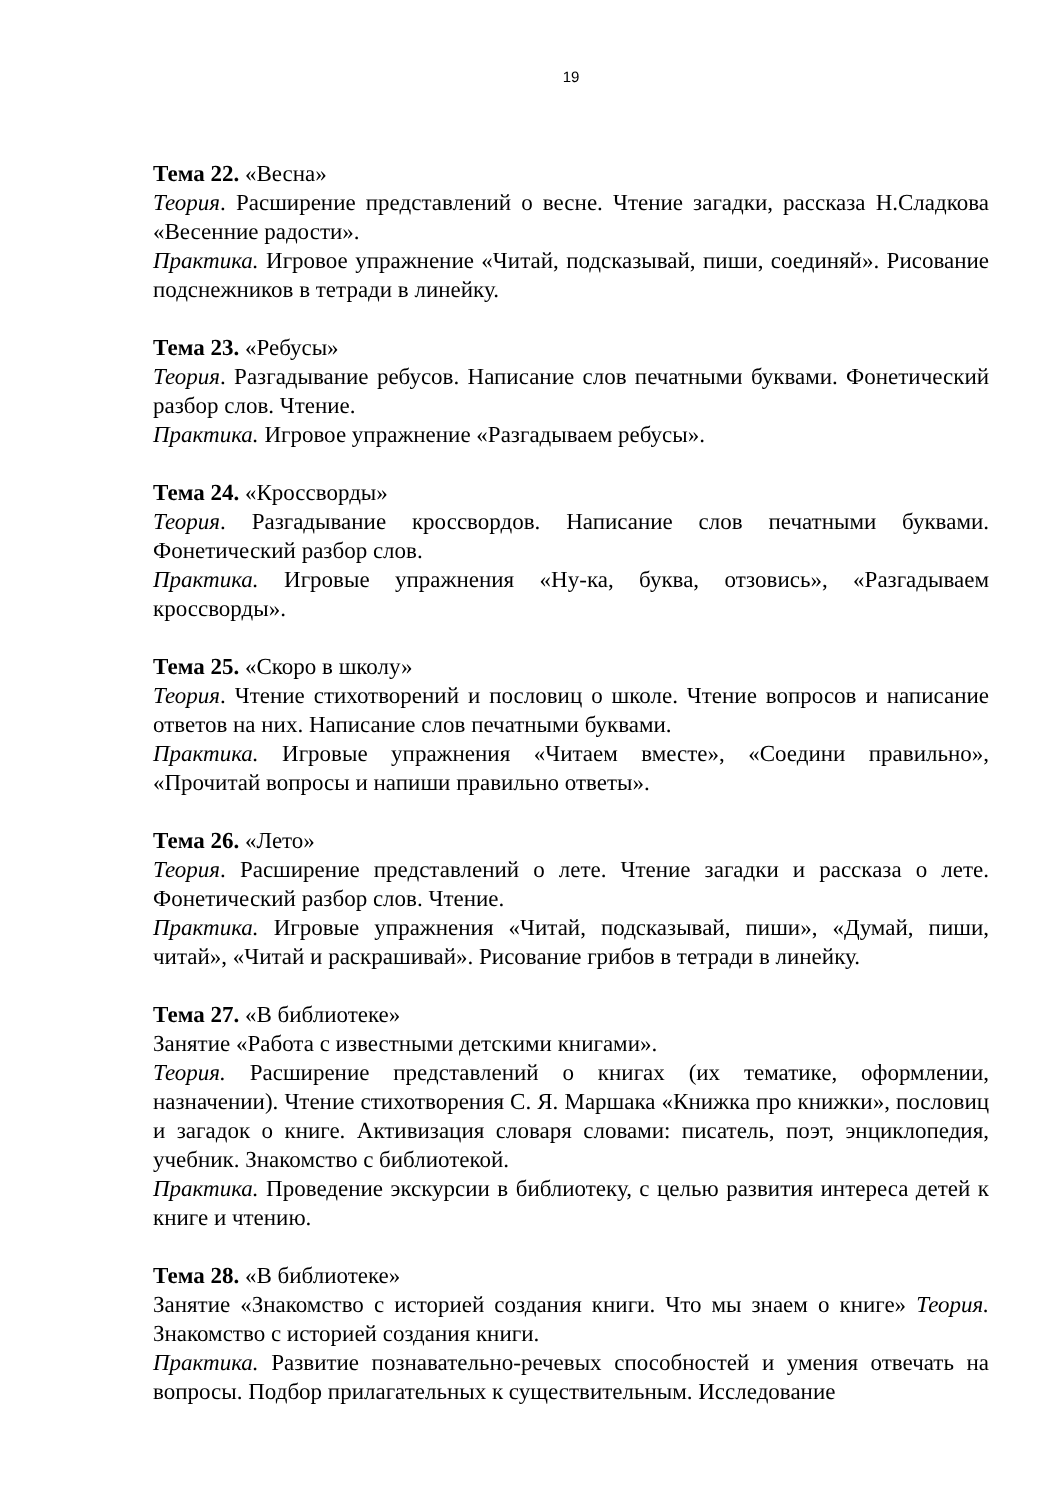19
Тема 22. «Весна»
Теория. Расширение представлений о весне. Чтение загадки, рассказа Н.Сладкова «Весенние радости».
Практика. Игровое упражнение «Читай, подсказывай, пиши, соединяй». Рисование подснежников в тетради в линейку.
Тема 23. «Ребусы»
Теория. Разгадывание ребусов. Написание слов печатными буквами. Фонетический разбор слов. Чтение.
Практика. Игровое упражнение «Разгадываем ребусы».
Тема 24. «Кроссворды»
Теория. Разгадывание кроссвордов. Написание слов печатными буквами. Фонетический разбор слов.
Практика. Игровые упражнения «Ну-ка, буква, отзовись», «Разгадываем кроссворды».
Тема 25. «Скоро в школу»
Теория. Чтение стихотворений и пословиц о школе. Чтение вопросов и написание ответов на них. Написание слов печатными буквами.
Практика. Игровые упражнения «Читаем вместе», «Соедини правильно», «Прочитай вопросы и напиши правильно ответы».
Тема 26. «Лето»
Теория. Расширение представлений о лете. Чтение загадки и рассказа о лете. Фонетический разбор слов. Чтение.
Практика. Игровые упражнения «Читай, подсказывай, пиши», «Думай, пиши, читай», «Читай и раскрашивай». Рисование грибов в тетради в линейку.
Тема 27. «В библиотеке»
Занятие «Работа с известными детскими книгами».
Теория. Расширение представлений о книгах (их тематике, оформлении, назначении). Чтение стихотворения С. Я. Маршака «Книжка про книжки», пословиц и загадок о книге. Активизация словаря словами: писатель, поэт, энциклопедия, учебник. Знакомство с библиотекой.
Практика. Проведение экскурсии в библиотеку, с целью развития интереса детей к книге и чтению.
Тема 28. «В библиотеке»
Занятие «Знакомство с историей создания книги. Что мы знаем о книге» Теория. Знакомство с историей создания книги.
Практика. Развитие познавательно-речевых способностей и умения отвечать на вопросы. Подбор прилагательных к существительным. Исследование